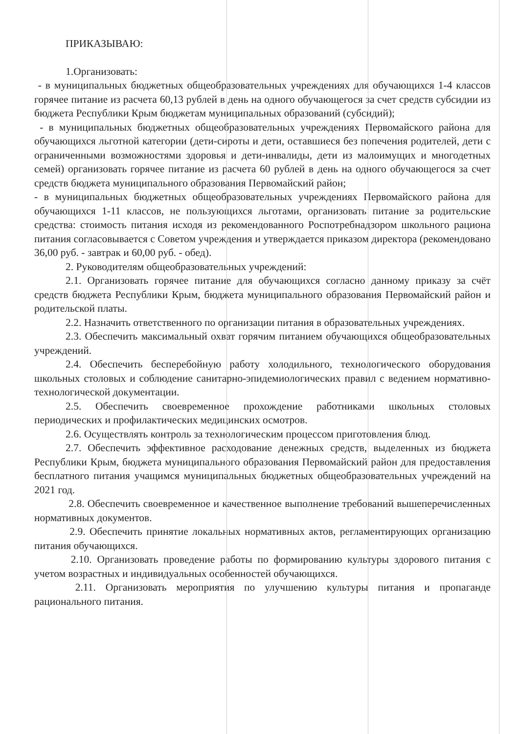ПРИКАЗЫВАЮ:
1.Организовать:
- в муниципальных бюджетных общеобразовательных учреждениях для обучающихся 1-4 классов горячее питание из расчета 60,13 рублей в день на одного обучающегося за счет средств субсидии из бюджета Республики Крым бюджетам муниципальных образований (субсидий);
- в муниципальных бюджетных общеобразовательных учреждениях Первомайского района для обучающихся льготной категории (дети-сироты и дети, оставшиеся без попечения родителей, дети с ограниченными возможностями здоровья и дети-инвалиды, дети из малоимущих и многодетных семей) организовать горячее питание из расчета 60 рублей в день на одного обучающегося за счет средств бюджета муниципального образования Первомайский район;
- в муниципальных бюджетных общеобразовательных учреждениях Первомайского района для обучающихся 1-11 классов, не пользующихся льготами, организовать питание за родительские средства: стоимость питания исходя из рекомендованного Роспотребнадзором школьного рациона питания согласовывается с Советом учреждения и утверждается приказом директора (рекомендовано 36,00 руб. - завтрак и 60,00 руб. - обед).
2. Руководителям общеобразовательных учреждений:
2.1. Организовать горячее питание для обучающихся согласно данному приказу за счёт средств бюджета Республики Крым, бюджета муниципального образования Первомайский район и родительской платы.
2.2. Назначить ответственного по организации питания в образовательных учреждениях.
2.3. Обеспечить максимальный охват горячим питанием обучающихся общеобразовательных учреждений.
2.4. Обеспечить бесперебойную работу холодильного, технологического оборудования школьных столовых и соблюдение санитарно-эпидемиологических правил с ведением нормативно-технологической документации.
2.5. Обеспечить своевременное прохождение работниками школьных столовых периодических и профилактических медицинских осмотров.
2.6. Осуществлять контроль за технологическим процессом приготовления блюд.
2.7. Обеспечить эффективное расходование денежных средств, выделенных из бюджета Республики Крым, бюджета муниципального образования Первомайский район для предоставления бесплатного питания учащимся муниципальных бюджетных общеобразовательных учреждений на 2021 год.
2.8. Обеспечить своевременное и качественное выполнение требований вышеперечисленных нормативных документов.
2.9. Обеспечить принятие локальных нормативных актов, регламентирующих организацию питания обучающихся.
2.10. Организовать проведение работы по формированию культуры здорового питания с учетом возрастных и индивидуальных особенностей обучающихся.
2.11. Организовать мероприятия по улучшению культуры питания и пропаганде рационального питания.